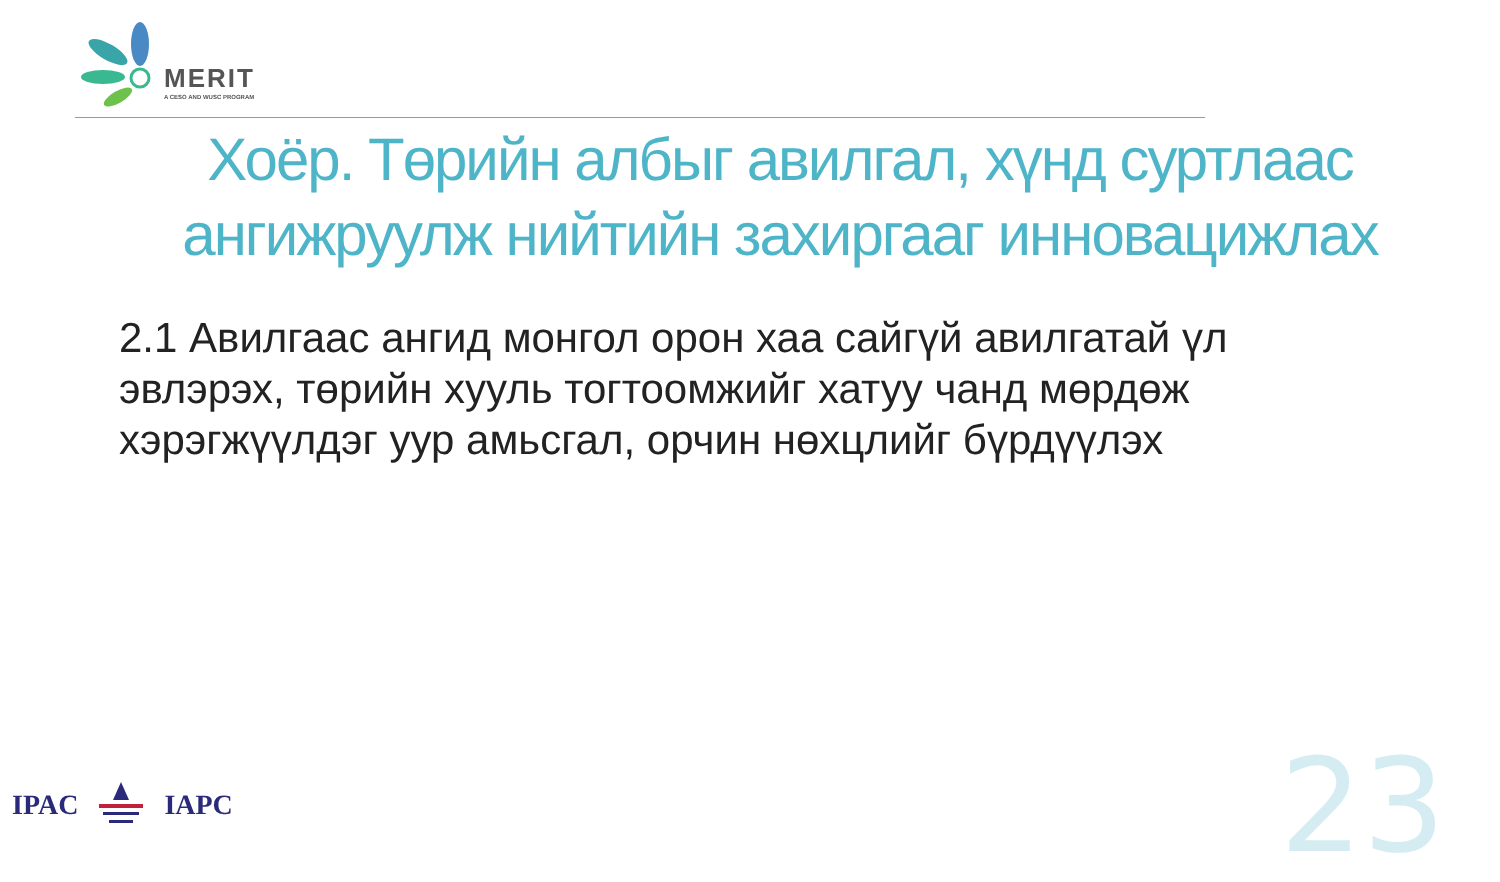MERIT
A CESO AND WUSC PROGRAM
Хоёр. Төрийн албыг авилгал, хүнд суртлаас ангижруулж нийтийн захиргааг инновацижлах
2.1 Авилгаас ангид монгол орон хаа сайгүй авилгатай үл эвлэрэх, төрийн хууль тогтоомжийг хатуу чанд мөрдөж хэрэгжүүлдэг уур амьсгал, орчин нөхцлийг бүрдүүлэх
IPAC IAPC 23